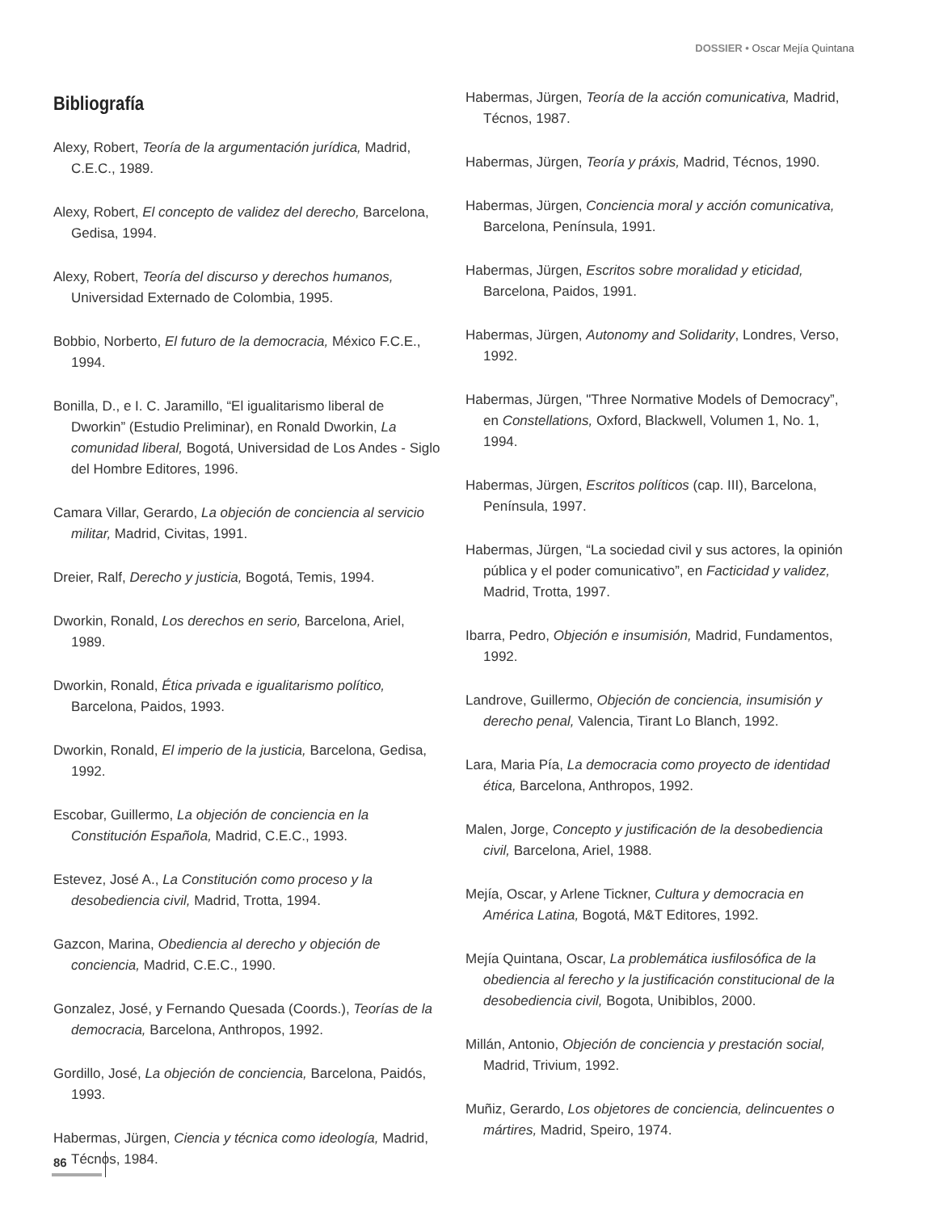DOSSIER • Oscar Mejía Quintana
Bibliografía
Alexy, Robert, Teoría de la argumentación jurídica, Madrid, C.E.C., 1989.
Alexy, Robert, El concepto de validez del derecho, Barcelona, Gedisa, 1994.
Alexy, Robert, Teoría del discurso y derechos humanos, Universidad Externado de Colombia, 1995.
Bobbio, Norberto, El futuro de la democracia, México F.C.E., 1994.
Bonilla, D., e I. C. Jaramillo, “El igualitarismo liberal de Dworkin” (Estudio Preliminar), en Ronald Dworkin, La comunidad liberal, Bogotá, Universidad de Los Andes - Siglo del Hombre Editores, 1996.
Camara Villar, Gerardo, La objeción de conciencia al servicio militar, Madrid, Civitas, 1991.
Dreier, Ralf, Derecho y justicia, Bogotá, Temis, 1994.
Dworkin, Ronald, Los derechos en serio, Barcelona, Ariel, 1989.
Dworkin, Ronald, Ética privada e igualitarismo político, Barcelona, Paidos, 1993.
Dworkin, Ronald, El imperio de la justicia, Barcelona, Gedisa, 1992.
Escobar, Guillermo, La objeción de conciencia en la Constitución Española, Madrid, C.E.C., 1993.
Estevez, José A., La Constitución como proceso y la desobediencia civil, Madrid, Trotta, 1994.
Gazcon, Marina, Obediencia al derecho y objeción de conciencia, Madrid, C.E.C., 1990.
Gonzalez, José, y Fernando Quesada (Coords.), Teorías de la democracia, Barcelona, Anthropos, 1992.
Gordillo, José, La objeción de conciencia, Barcelona, Paidós, 1993.
Habermas, Jürgen, Ciencia y técnica como ideología, Madrid, Técnos, 1984.
Habermas, Jürgen, Teoría de la acción comunicativa, Madrid, Técnos, 1987.
Habermas, Jürgen, Teoría y práxis, Madrid, Técnos, 1990.
Habermas, Jürgen, Conciencia moral y acción comunicativa, Barcelona, Península, 1991.
Habermas, Jürgen, Escritos sobre moralidad y eticidad, Barcelona, Paidos, 1991.
Habermas, Jürgen, Autonomy and Solidarity, Londres, Verso, 1992.
Habermas, Jürgen, "Three Normative Models of Democracy”, en Constellations, Oxford, Blackwell, Volumen 1, No. 1, 1994.
Habermas, Jürgen, Escritos políticos (cap. III), Barcelona, Península, 1997.
Habermas, Jürgen, “La sociedad civil y sus actores, la opinión pública y el poder comunicativo”, en Facticidad y validez, Madrid, Trotta, 1997.
Ibarra, Pedro, Objeción e insumisión, Madrid, Fundamentos, 1992.
Landrove, Guillermo, Objeción de conciencia, insumisión y derecho penal, Valencia, Tirant Lo Blanch, 1992.
Lara, Maria Pía, La democracia como proyecto de identidad ética, Barcelona, Anthropos, 1992.
Malen, Jorge, Concepto y justificación de la desobediencia civil, Barcelona, Ariel, 1988.
Mejía, Oscar, y Arlene Tickner, Cultura y democracia en América Latina, Bogotá, M&T Editores, 1992.
Mejía Quintana, Oscar, La problemática iusfilosófica de la obediencia al ferecho y la justificación constitucional de la desobediencia civil, Bogota, Unibiblos, 2000.
Millán, Antonio, Objeción de conciencia y prestación social, Madrid, Trivium, 1992.
Muñiz, Gerardo, Los objetores de conciencia, delincuentes o mártires, Madrid, Speiro, 1974.
86